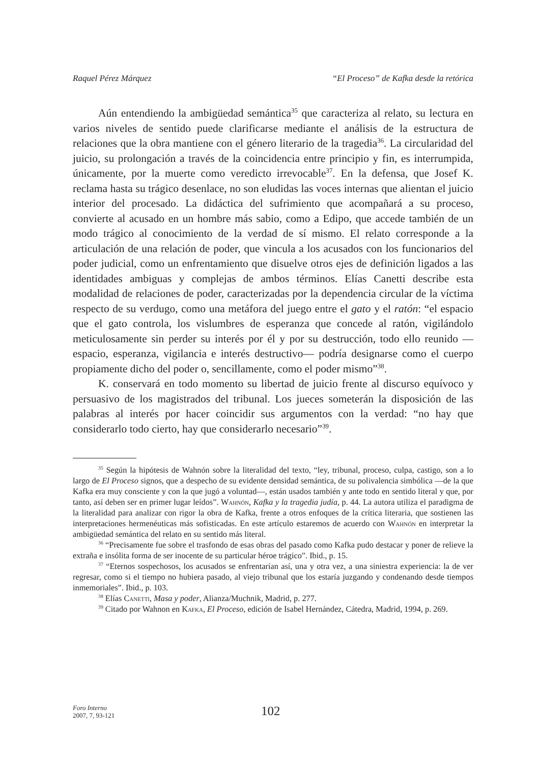Raquel Pérez Márquez “El Proceso” de Kafka desde la retórica
Aún entendiendo la ambigüedad semántica<sup>35</sup> que caracteriza al relato, su lectura en varios niveles de sentido puede clarificarse mediante el análisis de la estructura de relaciones que la obra mantiene con el género literario de la tragedia<sup>36</sup>. La circularidad del juicio, su prolongación a través de la coincidencia entre principio y fin, es interrumpida, únicamente, por la muerte como veredicto irrevocable<sup>37</sup>. En la defensa, que Josef K. reclama hasta su trágico desenlace, no son eludidas las voces internas que alientan el juicio interior del procesado. La didáctica del sufrimiento que acompañará a su proceso, convierte al acusado en un hombre más sabio, como a Edipo, que accede también de un modo trágico al conocimiento de la verdad de sí mismo. El relato corresponde a la articulación de una relación de poder, que vincula a los acusados con los funcionarios del poder judicial, como un enfrentamiento que disuelve otros ejes de definición ligados a las identidades ambiguas y complejas de ambos términos. Elías Canetti describe esta modalidad de relaciones de poder, caracterizadas por la dependencia circular de la víctima respecto de su verdugo, como una metáfora del juego entre el gato y el ratón: “el espacio que el gato controla, los vislumbres de esperanza que concede al ratón, vigilándolo meticulosamente sin perder su interés por él y por su destrucción, todo ello reunido —espacio, esperanza, vigilancia e interés destructivo— podría designarse como el cuerpo propiamente dicho del poder o, sencillamente, como el poder mismo”<sup>38</sup>.
K. conservará en todo momento su libertad de juicio frente al discurso equívoco y persuasivo de los magistrados del tribunal. Los jueces someterán la disposición de las palabras al interés por hacer coincidir sus argumentos con la verdad: “no hay que considerarlo todo cierto, hay que considerarlo necesario”<sup>39</sup>.
<sup>35</sup> Según la hipótesis de Wahnón sobre la literalidad del texto, “ley, tribunal, proceso, culpa, castigo, son a lo largo de El Proceso signos, que a despecho de su evidente densidad semántica, de su polivalencia simbólica —de la que Kafka era muy consciente y con la que jugó a voluntad—, están usados también y ante todo en sentido literal y que, por tanto, así deben ser en primer lugar leídos”. Wahnón, Kafka y la tragedia judía, p. 44. La autora utiliza el paradigma de la literalidad para analizar con rigor la obra de Kafka, frente a otros enfoques de la crítica literaria, que sostienen las interpretaciones hermenéuticas más sofisticadas. En este artículo estaremos de acuerdo con Wahnón en interpretar la ambigüedad semántica del relato en su sentido más literal.
<sup>36</sup> “Precisamente fue sobre el trasfondo de esas obras del pasado como Kafka pudo destacar y poner de relieve la extraña e insólita forma de ser inocente de su particular héroe trágico”. Ibid., p. 15.
<sup>37</sup> “Eternos sospechosos, los acusados se enfrentarían así, una y otra vez, a una siniestra experiencia: la de ver regresar, como si el tiempo no hubiera pasado, al viejo tribunal que los estaría juzgando y condenando desde tiempos inmemoriales”. Ibid., p. 103.
<sup>38</sup> Elías Canetti, Masa y poder, Alianza/Muchnik, Madrid, p. 277.
<sup>39</sup> Citado por Wahnon en Kafka, El Proceso, edición de Isabel Hernández, Cátedra, Madrid, 1994, p. 269.
Foro Interno
2007, 7, 93-121
102